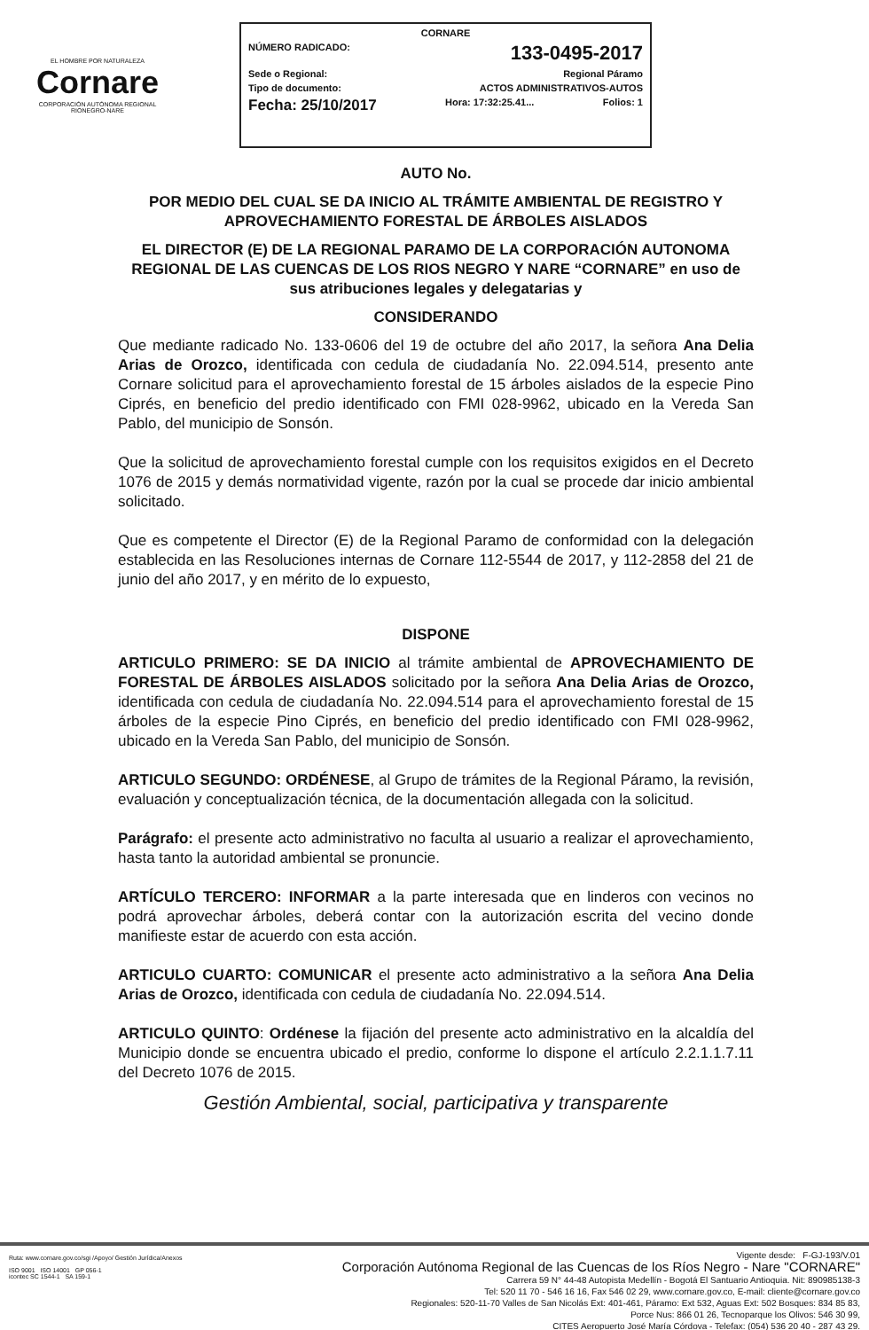EL HOMBRE POR NATURALEZA
Cornare
CORPORACIÓN AUTÓNOMA REGIONAL RIONEGRO-NARE
CORNARE
NÚMERO RADICADO: 133-0495-2017
Sede o Regional: Regional Páramo
Tipo de documento: ACTOS ADMINISTRATIVOS-AUTOS
Fecha: 25/10/2017 Hora: 17:32:25.41... Folios: 1
AUTO No.
POR MEDIO DEL CUAL SE DA INICIO AL TRÁMITE AMBIENTAL DE REGISTRO Y APROVECHAMIENTO FORESTAL DE ÁRBOLES AISLADOS
EL DIRECTOR (E) DE LA REGIONAL PARAMO DE LA CORPORACIÓN AUTONOMA REGIONAL DE LAS CUENCAS DE LOS RIOS NEGRO Y NARE “CORNARE” en uso de sus atribuciones legales y delegatarias y
CONSIDERANDO
Que mediante radicado No. 133-0606 del 19 de octubre del año 2017, la señora Ana Delia Arias de Orozco, identificada con cedula de ciudadanía No. 22.094.514, presento ante Cornare solicitud para el aprovechamiento forestal de 15 árboles aislados de la especie Pino Ciprés, en beneficio del predio identificado con FMI 028-9962, ubicado en la Vereda San Pablo, del municipio de Sonsón.
Que la solicitud de aprovechamiento forestal cumple con los requisitos exigidos en el Decreto 1076 de 2015 y demás normatividad vigente, razón por la cual se procede dar inicio ambiental solicitado.
Que es competente el Director (E) de la Regional Paramo de conformidad con la delegación establecida en las Resoluciones internas de Cornare 112-5544 de 2017, y 112-2858 del 21 de junio del año 2017, y en mérito de lo expuesto,
DISPONE
ARTICULO PRIMERO: SE DA INICIO al trámite ambiental de APROVECHAMIENTO DE FORESTAL DE ÁRBOLES AISLADOS solicitado por la señora Ana Delia Arias de Orozco, identificada con cedula de ciudadanía No. 22.094.514 para el aprovechamiento forestal de 15 árboles de la especie Pino Ciprés, en beneficio del predio identificado con FMI 028-9962, ubicado en la Vereda San Pablo, del municipio de Sonsón.
ARTICULO SEGUNDO: ORDÉNESE, al Grupo de trámites de la Regional Páramo, la revisión, evaluación y conceptualización técnica, de la documentación allegada con la solicitud.
Parágrafo: el presente acto administrativo no faculta al usuario a realizar el aprovechamiento, hasta tanto la autoridad ambiental se pronuncie.
ARTÍCULO TERCERO: INFORMAR a la parte interesada que en linderos con vecinos no podrá aprovechar árboles, deberá contar con la autorización escrita del vecino donde manifieste estar de acuerdo con esta acción.
ARTICULO CUARTO: COMUNICAR el presente acto administrativo a la señora Ana Delia Arias de Orozco, identificada con cedula de ciudadanía No. 22.094.514.
ARTICULO QUINTO: Ordénese la fijación del presente acto administrativo en la alcaldía del Municipio donde se encuentra ubicado el predio, conforme lo dispone el artículo 2.2.1.1.7.11 del Decreto 1076 de 2015.
Gestión Ambiental, social, participativa y transparente
Ruta: www.cornare.gov.co/sgi /Apoyo/ Gestión Jurídica/Anexos
ISO 9001 ISO 14001 GP 056-1
icontec SC 1544-1 SA 159-1
Vigente desde: F-GJ-193/V.01
Corporación Autónoma Regional de las Cuencas de los Ríos Negro - Nare "CORNARE"
Carrera 59 N° 44-48 Autopista Medellín - Bogotá El Santuario Antioquia. Nit: 890985138-3
Tel: 520 11 70 - 546 16 16, Fax 546 02 29, www.cornare.gov.co, E-mail: cliente@cornare.gov.co
Regionales: 520-11-70 Valles de San Nicolás Ext: 401-461, Páramo: Ext 532, Aguas Ext: 502 Bosques: 834 85 83,
Porce Nus: 866 01 26, Tecnoparque los Olivos: 546 30 99,
CITES Aeropuerto José María Córdova - Telefax: (054) 536 20 40 - 287 43 29.